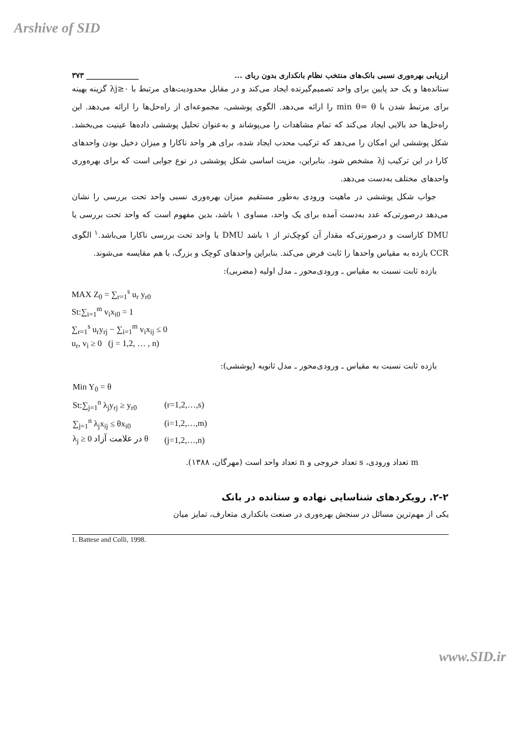Arshive of SID
ارزیابی بهره‌وری نسبی بانک‌های منتخب نظام بانکداری بدون ربای ... ______________ ۳۷۳
ستانده‌ها و یک حد پایین برای واحد تصمیم‌گیرنده ایجاد می‌کند و در مقابل محدودیت‌های مرتبط با λj≥۰ گزینه بهینه برای مرتبط شدن با min θ= θ را ارائه می‌دهد. الگوی پوششی، مجموعه‌ای از راه‌حل‌ها را ارائه می‌دهد. این راه‌حل‌ها حد بالایی ایجاد می‌کند که تمام مشاهدات را می‌پوشاند و به‌عنوان تحلیل پوششی داده‌ها عینیت می‌بخشد. شکل پوششی این امکان را می‌دهد که ترکیب محدب ایجاد شده، برای هر واحد ناکارا و میزان دخیل بودن واحدهای کارا در این ترکیب λj مشخص شود. بنابراین، مزیت اساسی شکل پوششی در نوع جوابی است که برای بهره‌وری واحدهای مختلف به‌دست می‌دهد.
جواب شکل پوششی در ماهیت ورودی به‌طور مستقیم میزان بهره‌وری نسبی واحد تحت بررسی را نشان می‌دهد درصورتی‌که عدد به‌دست آمده برای یک واحد، مساوی ۱ باشد، بدین مفهوم است که واحد تحت بررسی یا DMU کاراست و درصورتی‌که مقدار آن کوچک‌تر از ۱ باشد DMU یا واحد تحت بررسی ناکارا می‌باشد.<sup>۱</sup> الگوی CCR بازده به مقیاس واحدها را ثابت فرض می‌کند. بنابراین واحدهای کوچک و بزرگ، با هم مقایسه می‌شوند.
بازده ثابت نسبت به مقیاس ـ ورودی‌محور ـ مدل اولیه (مضربی):
MAX Z<sub>0</sub> = ∑<sub>r=1</sub><sup>s</sup> u<sub>r</sub> y<sub>r0</sub>
St:∑<sub>i=1</sub><sup>m</sup> v<sub>i</sub>x<sub>i0</sub> = 1
∑<sub>r=1</sub><sup>s</sup> u<sub>r</sub>y<sub>rj</sub> − ∑<sub>i=1</sub><sup>m</sup> v<sub>i</sub>x<sub>ij</sub> ≤ 0
u<sub>r</sub>, v<sub>i</sub> ≥ 0 (j = 1,2, … , n)
بازده ثابت نسبت به مقیاس ـ ورودی‌محور ـ مدل ثانویه (پوششی):
| Min Y<sub>0</sub> = θ | |
| St:∑<sub>j=1</sub><sup>n</sup> λ<sub>j</sub>y<sub>rj</sub> ≥ y<sub>r0</sub> | (r=1,2,…,s) |
| ∑<sub>j=1</sub><sup>n</sup> λ<sub>j</sub>x<sub>ij</sub> ≤ θx<sub>i0</sub> | (i=1,2,…,m) |
| λ<sub>j</sub> ≥ 0 در علامت آزاد θ | (j=1,2,…,n) |
m تعداد ورودی، s تعداد خروجی و n تعداد واحد است (مهرگان، ۱۳۸۸).
۲-۲. رویکردهای شناسایی نهاده و ستانده در بانک
یکی از مهم‌ترین مسائل در سنجش بهره‌وری در صنعت بانکداری متعارف، تمایز میان
1. Battese and Colli, 1998.
www.SID.ir